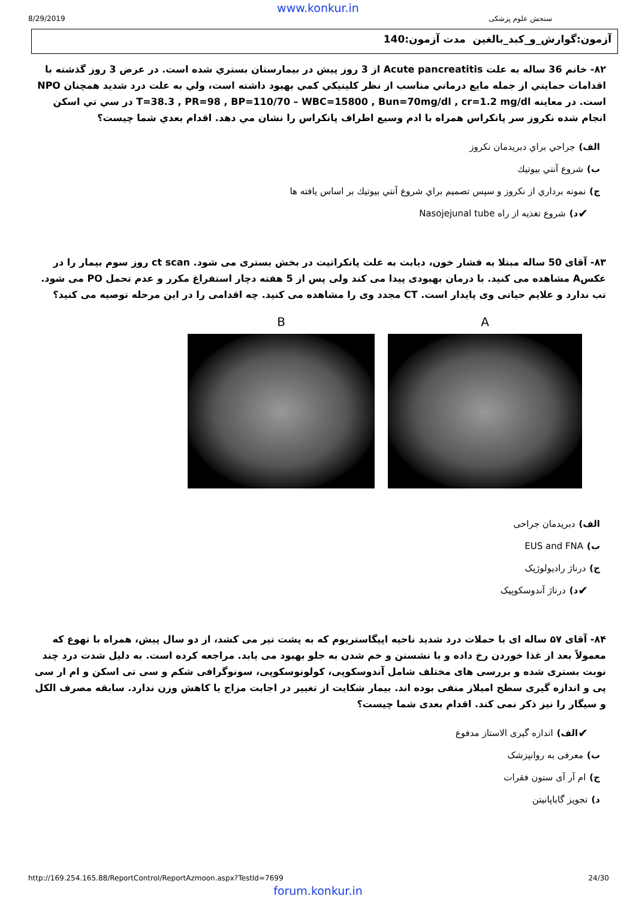www.konkur.in
8/29/2019 سنجش علوم پزشکی
آزمون:گوارش_و_کبد_بالغین مدت آزمون:140
۸۲- خانم 36 ساله به علت Acute pancreatitis از 3 روز پيش در بيمارستان بستري شده است. در عرض 3 روز گذشته با اقدامات حمايتي از جمله مايع درماني مناسب از نظر كلينيكي كمي بهبود داشته است، ولي به علت درد شديد همچنان NPO است. در معاينه T=38.3 , PR=98 , BP=110/70 – WBC=15800 , Bun=70mg/dl , cr=1.2 mg/dl در سي تي اسكن انجام شده نكروز سر پانكراس همراه با ادم وسيع اطراف پانكراس را نشان مي دهد. اقدام بعدي شما چيست؟
الف) جراحي براي دبريدمان نكروز
ب) شروع آنتي بيوتيك
ج) نمونه برداري از نكروز و سپس تصميم براي شروع آنتي بيوتيك بر اساس يافته ها
✔ د) شروع تغذيه از راه Nasojejunal tube
۸۳- آقای 50 ساله مبتلا به فشار خون، دیابت به علت پانکراتیت در بخش بستری می شود. ct scan روز سوم بیمار را در عکسA مشاهده می کنید. با درمان بهبودی پیدا می کند ولی پس از 5 هفته دچار استفراغ مکرر و عدم تحمل PO می شود. تب ندارد و علایم حیاتی وی پایدار است. CT مجدد وی را مشاهده می کنید. چه اقدامی را در این مرحله توصیه می کنید؟
B A
الف) دبریدمان جراحی
ب) EUS and FNA
ج) درناژ رادیولوژیک
✔ د) درناژ آندوسکوپیک
۸۴- آقای ۵۷ ساله ای با حملات درد شدید ناحیه اپیگاستریوم که به پشت تیر می کشد، از دو سال پیش، همراه با تهوع که معمولاً بعد از غذا خوردن رخ داده و با نشستن و خم شدن به جلو بهبود می یابد. مراجعه کرده است. به دلیل شدت درد چند نوبت بستری شده و بررسی های مختلف شامل آندوسکوپی، کولونوسکوپی، سونوگرافی شکم و سی تی اسکن و ام ار سی پی و اندازه گیری سطح امیلاز منفی بوده اند. بیمار شکایت از تغییر در اجابت مزاج یا کاهش وزن ندارد. سابقه مصرف الکل و سیگار را نیز ذکر نمی کند. اقدام بعدی شما چیست؟
✔ الف) اندازه گیری الاستاز مدفوع
ب) معرفی به روانپزشک
ج) ام آر آی ستون فقرات
د) تجویز گاباپانیتن
http://169.254.165.88/ReportControl/ReportAzmoon.aspx?TestId=7699 24/30
forum.konkur.in